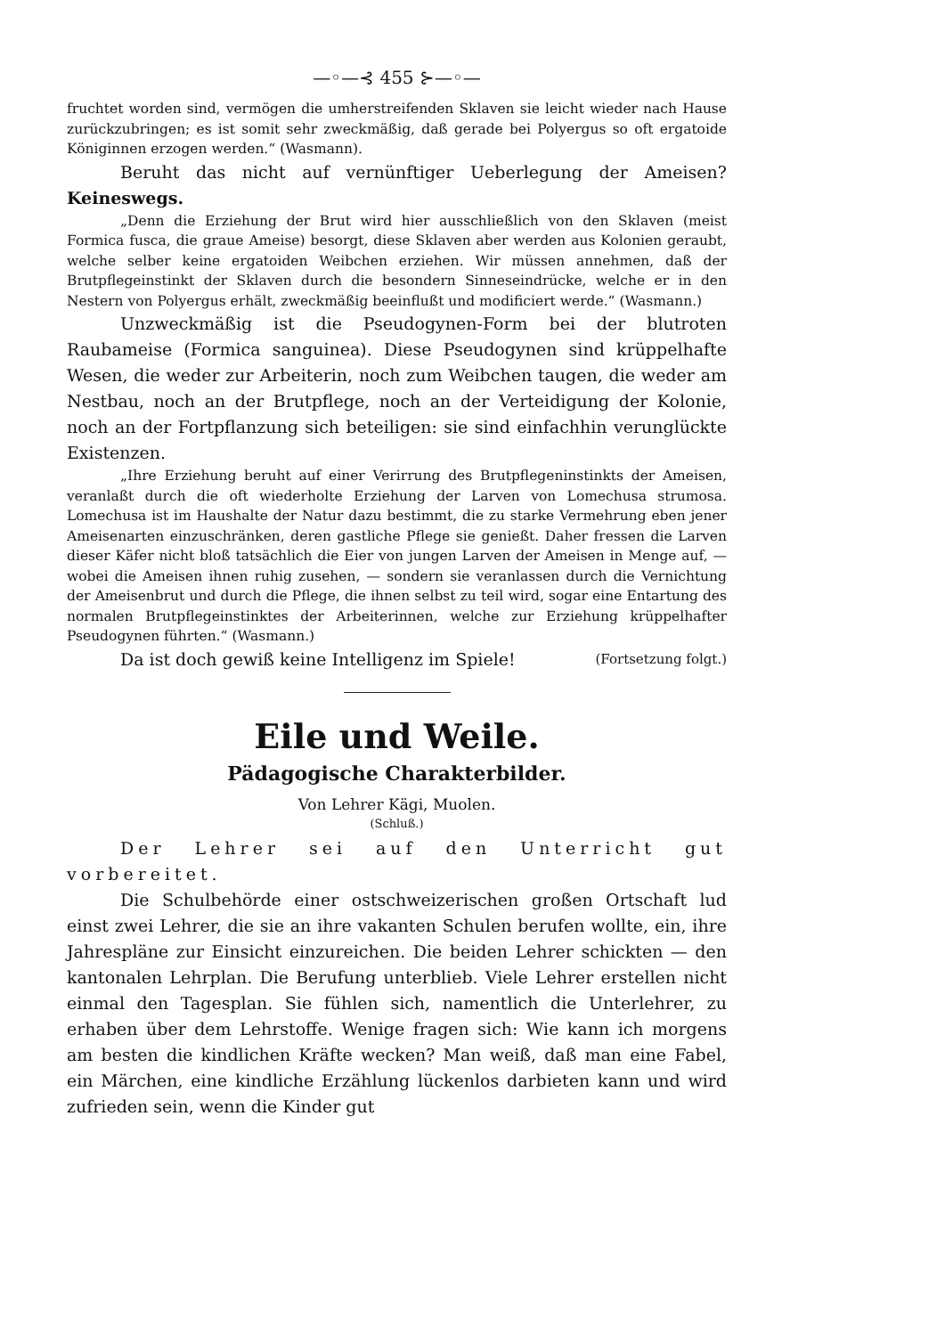—◦—⊰ 455 ⊱—◦—
fruchtet worden sind, vermögen die umherstreifenden Sklaven sie leicht wieder nach Hause zurückzubringen; es ist somit sehr zweckmäßig, daß gerade bei Polyergus so oft ergatoide Königinnen erzogen werden.“ (Wasmann).
Beruht das nicht auf vernünftiger Ueberlegung der Ameisen? Keineswegs.
„Denn die Erziehung der Brut wird hier ausschließlich von den Sklaven (meist Formica fusca, die graue Ameise) besorgt, diese Sklaven aber werden aus Kolonien geraubt, welche selber keine ergatoiden Weibchen erziehen. Wir müssen annehmen, daß der Brutpflegeinstinkt der Sklaven durch die besondern Sinneseindrücke, welche er in den Nestern von Polyergus erhält, zweckmäßig beeinflußt und modificiert werde.“ (Wasmann.)
Unzweckmäßig ist die Pseudogynen-Form bei der blutroten Raubameise (Formica sanguinea). Diese Pseudogynen sind krüppelhafte Wesen, die weder zur Arbeiterin, noch zum Weibchen taugen, die weder am Nestbau, noch an der Brutpflege, noch an der Verteidigung der Kolonie, noch an der Fortpflanzung sich beteiligen: sie sind einfachhin verunglückte Existenzen.
„Ihre Erziehung beruht auf einer Verirrung des Brutpflegeninstinkts der Ameisen, veranlaßt durch die oft wiederholte Erziehung der Larven von Lomechusa strumosa. Lomechusa ist im Haushalte der Natur dazu bestimmt, die zu starke Vermehrung eben jener Ameisenarten einzuschränken, deren gastliche Pflege sie genießt. Daher fressen die Larven dieser Käfer nicht bloß tatsächlich die Eier von jungen Larven der Ameisen in Menge auf, — wobei die Ameisen ihnen ruhig zusehen, — sondern sie veranlassen durch die Vernichtung der Ameisenbrut und durch die Pflege, die ihnen selbst zu teil wird, sogar eine Entartung des normalen Brutpflegeinstinktes der Arbeiterinnen, welche zur Erziehung krüppelhafter Pseudogynen führten.“ (Wasmann.)
Da ist doch gewiß keine Intelligenz im Spiele! (Fortsetzung folgt.)
Eile und Weile.
Pädagogische Charakterbilder.
Von Lehrer Kägi, Muolen.
(Schluß.)
Der Lehrer sei auf den Unterricht gut vorbereitet.
Die Schulbehörde einer ostschweizerischen großen Ortschaft lud einst zwei Lehrer, die sie an ihre vakanten Schulen berufen wollte, ein, ihre Jahrespläne zur Einsicht einzureichen. Die beiden Lehrer schickten — den kantonalen Lehrplan. Die Berufung unterblieb. Viele Lehrer erstellen nicht einmal den Tagesplan. Sie fühlen sich, namentlich die Unterlehrer, zu erhaben über dem Lehrstoffe. Wenige fragen sich: Wie kann ich morgens am besten die kindlichen Kräfte wecken? Man weiß, daß man eine Fabel, ein Märchen, eine kindliche Erzählung lückenlos darbieten kann und wird zufrieden sein, wenn die Kinder gut